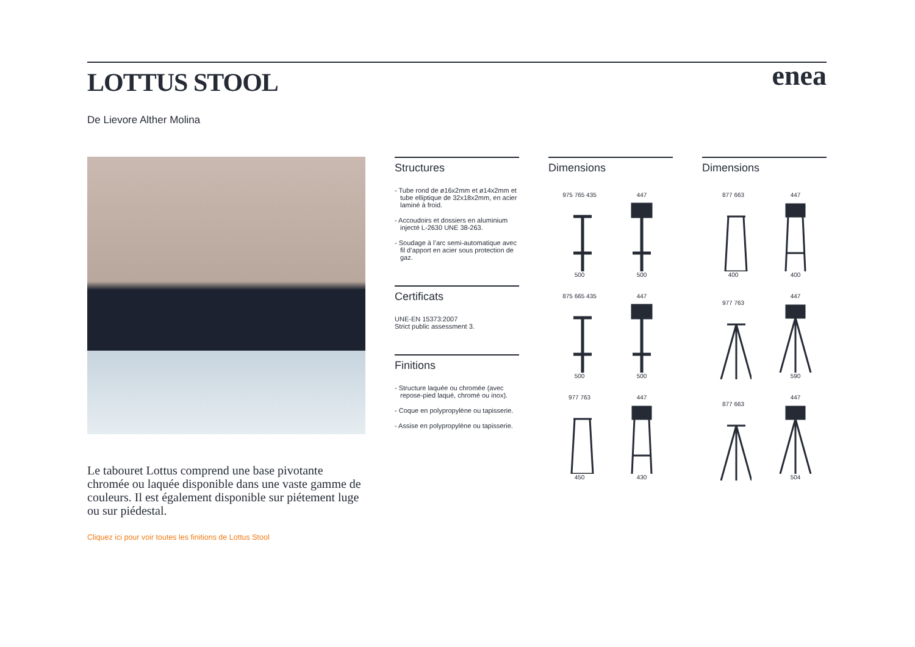LOTTUS STOOL
enea
De Lievore Alther Molina
Le tabouret Lottus comprend une base pivotante chromée ou laquée disponible dans une vaste gamme de couleurs. Il est également disponible sur piétement luge ou sur piédestal.
Cliquez ici pour voir toutes les finitions de Lottus Stool
Structures
- Tube rond de ø16x2mm et ø14x2mm et tube elliptique de 32x18x2mm, en acier laminé à froid.
- Accoudoirs et dossiers en aluminium injecté L-2630 UNE 38-263.
- Soudage à l’arc semi-automatique avec fil d’apport en acier sous protection de gaz.
Certificats
UNE-EN 15373:2007
Strict public assessment 3.
Finitions
- Structure laquée ou chromée (avec repose-pied laqué, chromé ou inox).
- Coque en polypropylène ou tapisserie.
- Assise en polypropylène ou tapisserie.
Dimensions
975 765 435
500
447
500
875 665 435
500
447
500
977 763
450
447
430
Dimensions
877 663
400
447
400
977 763
447
590
877 663
447
504